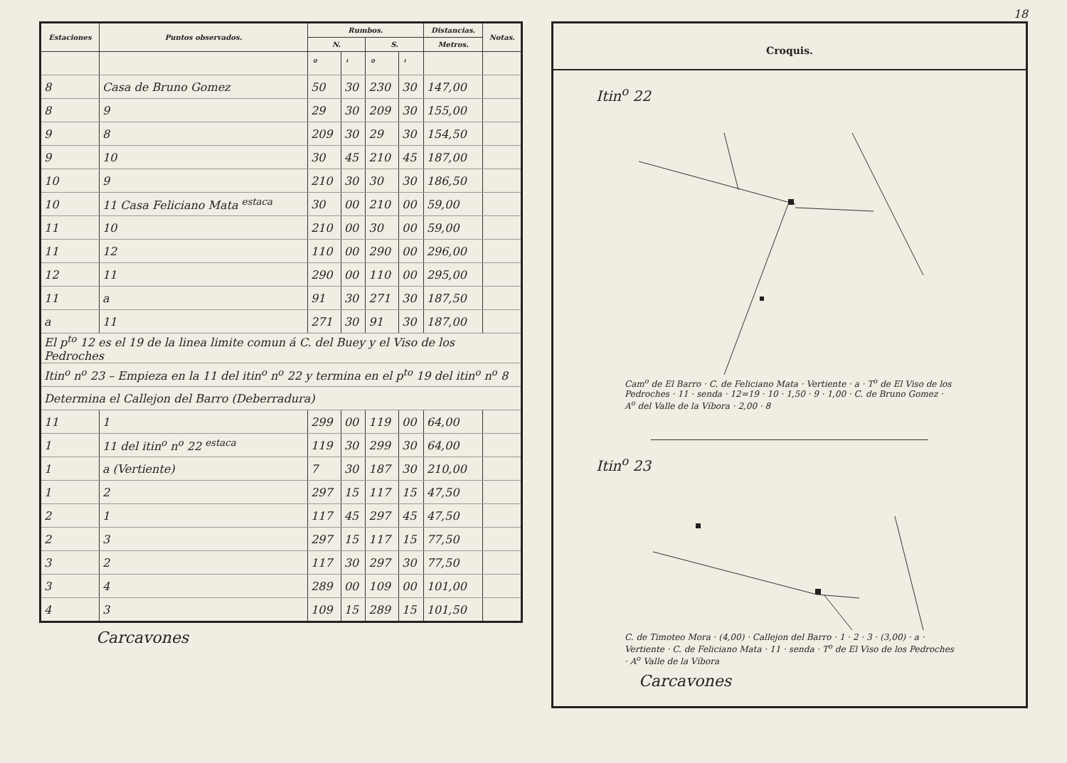| Estaciones | Puntos observados. | Rumbos. | | | | Distancias. | Notas. |
| --- | --- | --- | --- | --- | --- | --- | --- |
| | | N. | | S. | | Metros. | |
| | | ° | ' | ° | ' | | |
| 8 | Casa de Bruno Gomez | 50 | 30 | 230 | 30 | 147,00 | |
| 8 | 9 | 29 | 30 | 209 | 30 | 155,00 | |
| 9 | 8 | 209 | 30 | 29 | 30 | 154,50 | |
| 9 | 10 | 30 | 45 | 210 | 45 | 187,00 | |
| 10 | 9 | 210 | 30 | 30 | 30 | 186,50 | |
| 10 | 11 Casa Feliciano Mata <sup>estaca</sup> | 30 | 00 | 210 | 00 | 59,00 | |
| 11 | 10 | 210 | 00 | 30 | 00 | 59,00 | |
| 11 | 12 | 110 | 00 | 290 | 00 | 296,00 | |
| 12 | 11 | 290 | 00 | 110 | 00 | 295,00 | |
| 11 | a | 91 | 30 | 271 | 30 | 187,50 | |
| a | 11 | 271 | 30 | 91 | 30 | 187,00 | |
| El p<sup>to</sup> 12 es el 19 de la linea limite comun á C. del Buey y el Viso de los Pedroches | | | | | | | |
| Itin<sup>o</sup> n<sup>o</sup> 23 – Empieza en la 11 del itin<sup>o</sup> n<sup>o</sup> 22 y termina en el p<sup>to</sup> 19 del itin<sup>o</sup> n<sup>o</sup> 8 | | | | | | | |
| Determina el Callejon del Barro (Deberradura) | | | | | | | |
| 11 | 1 | 299 | 00 | 119 | 00 | 64,00 | |
| 1 | 11 del itin<sup>o</sup> n<sup>o</sup> 22 <sup>estaca</sup> | 119 | 30 | 299 | 30 | 64,00 | |
| 1 | a (Vertiente) | 7 | 30 | 187 | 30 | 210,00 | |
| 1 | 2 | 297 | 15 | 117 | 15 | 47,50 | |
| 2 | 1 | 117 | 45 | 297 | 45 | 47,50 | |
| 2 | 3 | 297 | 15 | 117 | 15 | 77,50 | |
| 3 | 2 | 117 | 30 | 297 | 30 | 77,50 | |
| 3 | 4 | 289 | 00 | 109 | 00 | 101,00 | |
| 4 | 3 | 109 | 15 | 289 | 15 | 101,50 | |
Carcavones
18
Croquis.
Itin<sup>o</sup> 22
Cam<sup>o</sup> de El Barro · C. de Feliciano Mata · Vertiente · a · T<sup>o</sup> de El Viso de los Pedroches · 11 · senda · 12=19 · 10 · 1,50 · 9 · 1,00 · C. de Bruno Gomez · A<sup>o</sup> del Valle de la Víbora · 2,00 · 8
Itin<sup>o</sup> 23
C. de Timoteo Mora · (4,00) · Callejon del Barro · 1 · 2 · 3 · (3,00) · a · Vertiente · C. de Feliciano Mata · 11 · senda · T<sup>o</sup> de El Viso de los Pedroches · A<sup>o</sup> Valle de la Víbora
Carcavones